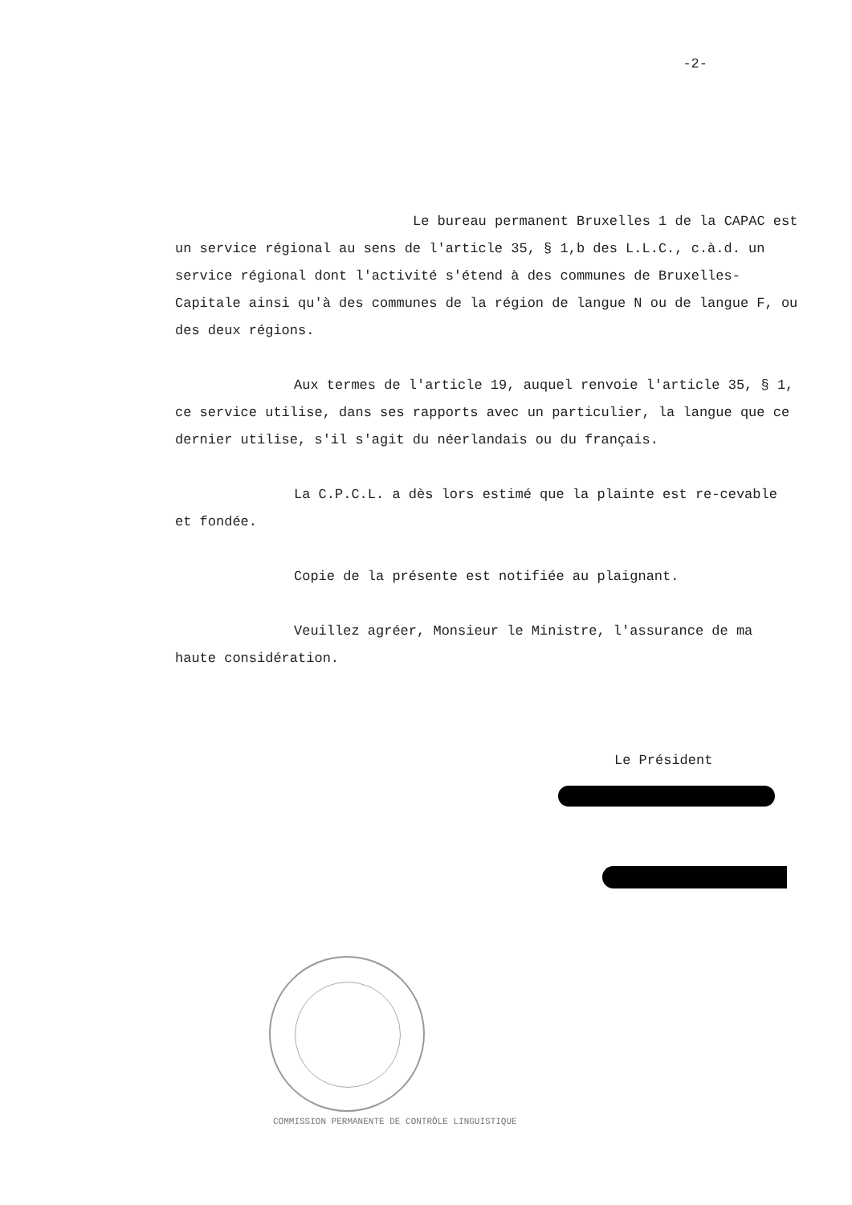-2-
Le bureau permanent Bruxelles 1 de la CAPAC est un service régional au sens de l'article 35, § 1,b des L.L.C., c.à.d. un service régional dont l'activité s'étend à des communes de Bruxelles-Capitale ainsi qu'à des communes de la région de langue N ou de langue F, ou des deux régions.
Aux termes de l'article 19, auquel renvoie l'article 35, § 1, ce service utilise, dans ses rapports avec un particulier, la langue que ce dernier utilise, s'il s'agit du néerlandais ou du français.
La C.P.C.L. a dès lors estimé que la plainte est re-cevable et fondée.
Copie de la présente est notifiée au plaignant.
Veuillez agréer, Monsieur le Ministre, l'assurance de ma haute considération.
Le Président
COMMISSION PERMANENTE DE CONTRÔLE LINGUISTIQUE